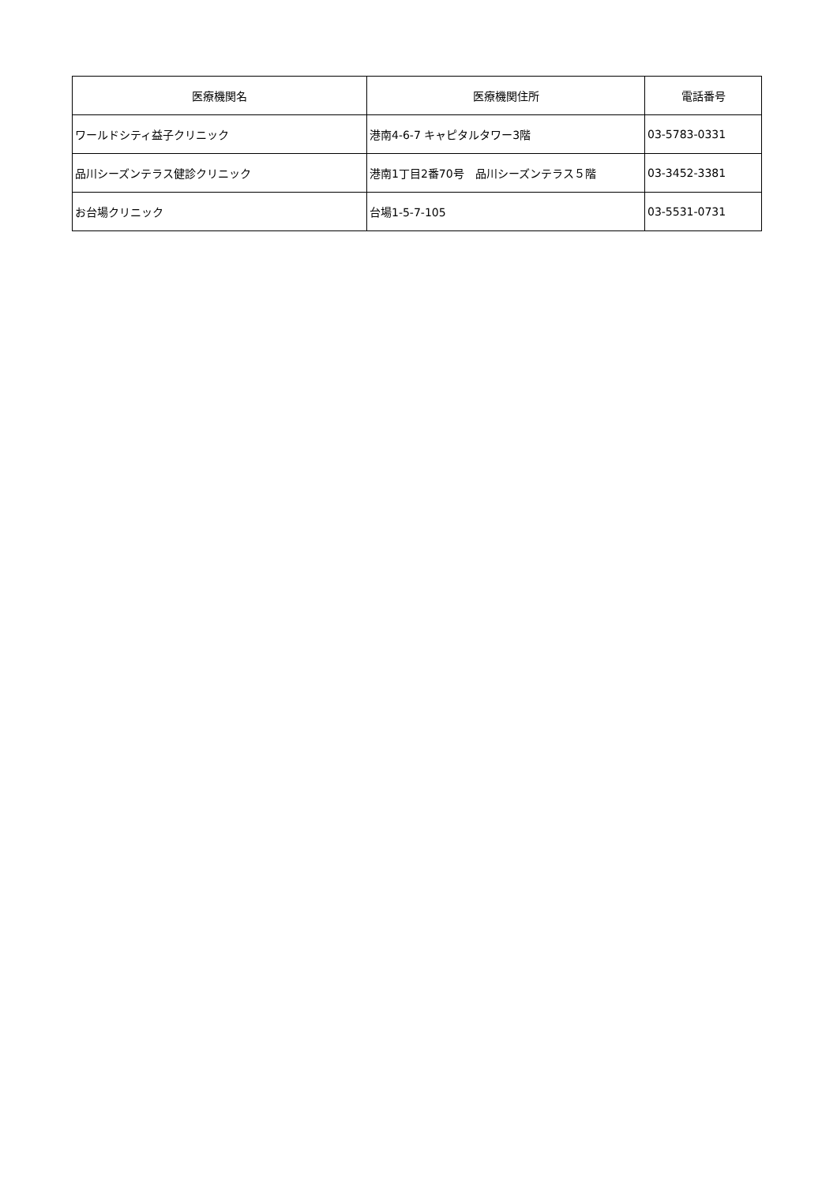| 医療機関名 | 医療機関住所 | 電話番号 |
| --- | --- | --- |
| ワールドシティ益子クリニック | 港南4-6-7 キャピタルタワー3階 | 03-5783-0331 |
| 品川シーズンテラス健診クリニック | 港南1丁目2番70号 品川シーズンテラス５階 | 03-3452-3381 |
| お台場クリニック | 台場1-5-7-105 | 03-5531-0731 |